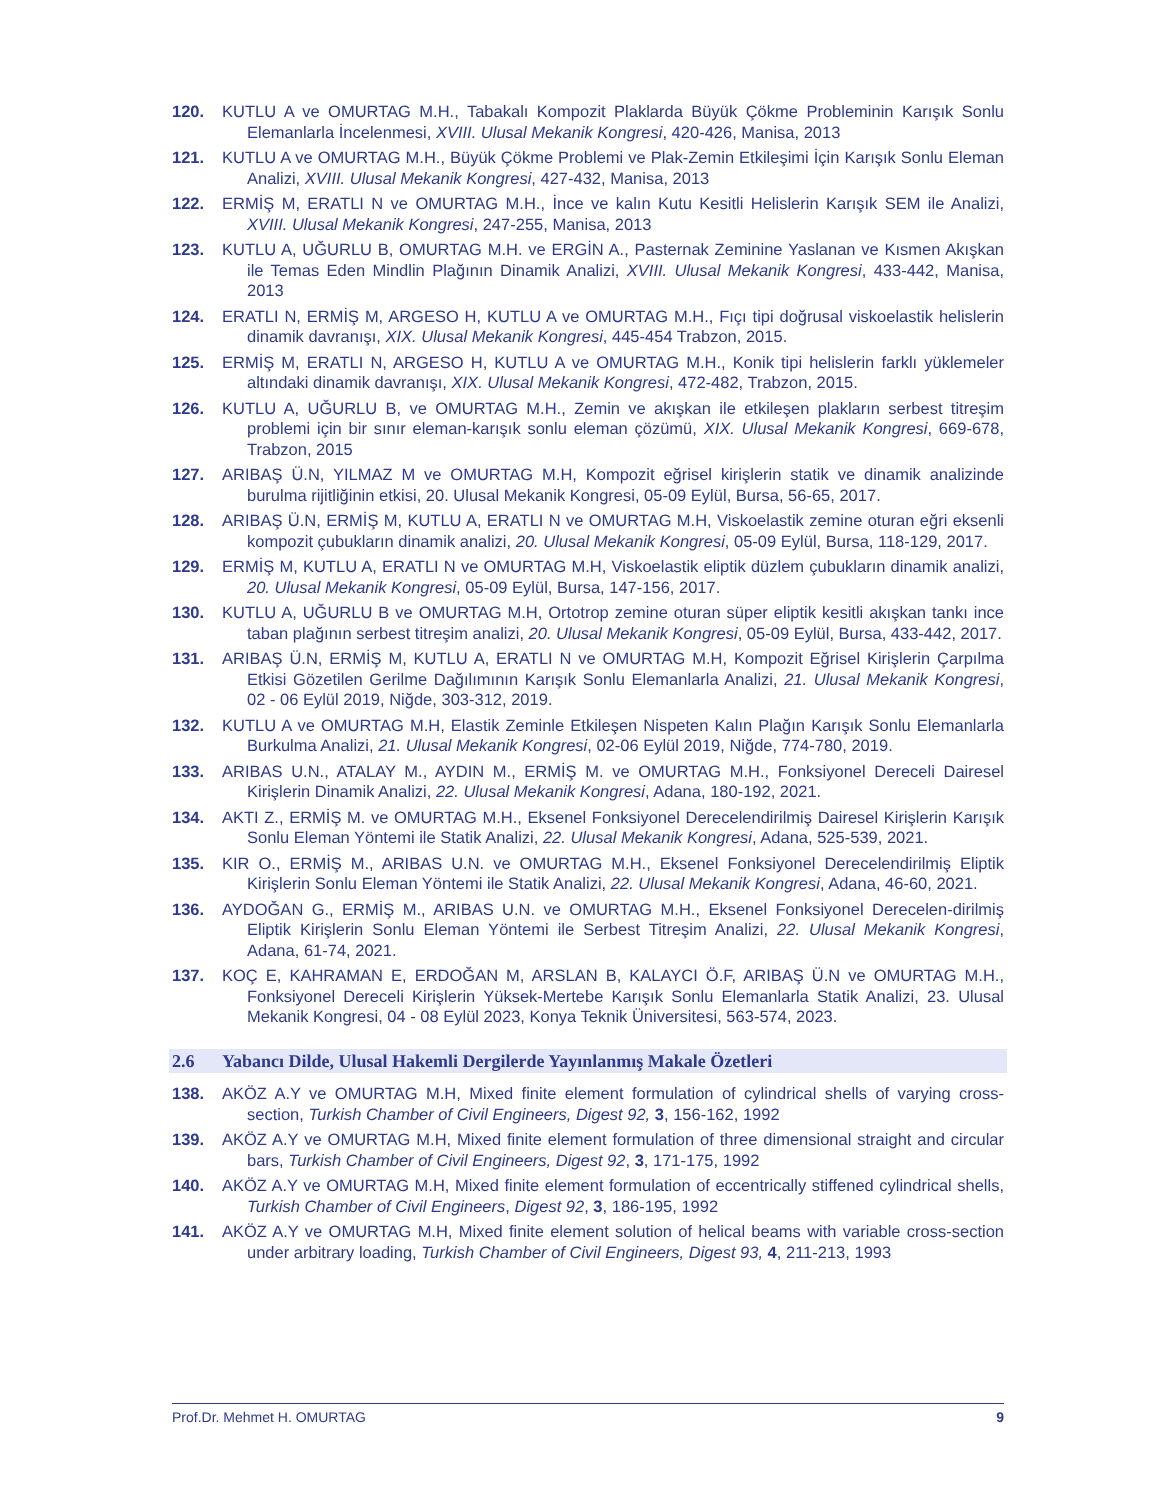120. KUTLU A ve OMURTAG M.H., Tabakalı Kompozit Plaklarda Büyük Çökme Probleminin Karışık Sonlu Elemanlarla İncelenmesi, XVIII. Ulusal Mekanik Kongresi, 420-426, Manisa, 2013
121. KUTLU A ve OMURTAG M.H., Büyük Çökme Problemi ve Plak-Zemin Etkileşimi İçin Karışık Sonlu Eleman Analizi, XVIII. Ulusal Mekanik Kongresi, 427-432, Manisa, 2013
122. ERMİŞ M, ERATLI N ve OMURTAG M.H., İnce ve kalın Kutu Kesitli Helislerin Karışık SEM ile Analizi, XVIII. Ulusal Mekanik Kongresi, 247-255, Manisa, 2013
123. KUTLU A, UĞURLU B, OMURTAG M.H. ve ERGİN A., Pasternak Zeminine Yaslanan ve Kısmen Akışkan ile Temas Eden Mindlin Plağının Dinamik Analizi, XVIII. Ulusal Mekanik Kongresi, 433-442, Manisa, 2013
124. ERATLI N, ERMİŞ M, ARGESO H, KUTLU A ve OMURTAG M.H., Fıçı tipi doğrusal viskoelastik helislerin dinamik davranışı, XIX. Ulusal Mekanik Kongresi, 445-454 Trabzon, 2015.
125. ERMİŞ M, ERATLI N, ARGESO H, KUTLU A ve OMURTAG M.H., Konik tipi helislerin farklı yüklemeler altındaki dinamik davranışı, XIX. Ulusal Mekanik Kongresi, 472-482, Trabzon, 2015.
126. KUTLU A, UĞURLU B, ve OMURTAG M.H., Zemin ve akışkan ile etkileşen plakların serbest titreşim problemi için bir sınır eleman-karışık sonlu eleman çözümü, XIX. Ulusal Mekanik Kongresi, 669-678, Trabzon, 2015
127. ARIBAŞ Ü.N, YILMAZ M ve OMURTAG M.H, Kompozit eğrisel kirişlerin statik ve dinamik analizinde burulma rijitliğinin etkisi, 20. Ulusal Mekanik Kongresi, 05-09 Eylül, Bursa, 56-65, 2017.
128. ARIBAŞ Ü.N, ERMİŞ M, KUTLU A, ERATLI N ve OMURTAG M.H, Viskoelastik zemine oturan eğri eksenli kompozit çubukların dinamik analizi, 20. Ulusal Mekanik Kongresi, 05-09 Eylül, Bursa, 118-129, 2017.
129. ERMİŞ M, KUTLU A, ERATLI N ve OMURTAG M.H, Viskoelastik eliptik düzlem çubukların dinamik analizi, 20. Ulusal Mekanik Kongresi, 05-09 Eylül, Bursa, 147-156, 2017.
130. KUTLU A, UĞURLU B ve OMURTAG M.H, Ortotrop zemine oturan süper eliptik kesitli akışkan tankı ince taban plağının serbest titreşim analizi, 20. Ulusal Mekanik Kongresi, 05-09 Eylül, Bursa, 433-442, 2017.
131. ARIBAŞ Ü.N, ERMİŞ M, KUTLU A, ERATLI N ve OMURTAG M.H, Kompozit Eğrisel Kirişlerin Çarpılma Etkisi Gözetilen Gerilme Dağılımının Karışık Sonlu Elemanlarla Analizi, 21. Ulusal Mekanik Kongresi, 02 - 06 Eylül 2019, Niğde, 303-312, 2019.
132. KUTLU A ve OMURTAG M.H, Elastik Zeminle Etkileşen Nispeten Kalın Plağın Karışık Sonlu Elemanlarla Burkulma Analizi, 21. Ulusal Mekanik Kongresi, 02-06 Eylül 2019, Niğde, 774-780, 2019.
133. ARIBAS U.N., ATALAY M., AYDIN M., ERMİŞ M. ve OMURTAG M.H., Fonksiyonel Dereceli Dairesel Kirişlerin Dinamik Analizi, 22. Ulusal Mekanik Kongresi, Adana, 180-192, 2021.
134. AKTI Z., ERMİŞ M. ve OMURTAG M.H., Eksenel Fonksiyonel Derecelendirilmiş Dairesel Kirişlerin Karışık Sonlu Eleman Yöntemi ile Statik Analizi, 22. Ulusal Mekanik Kongresi, Adana, 525-539, 2021.
135. KIR O., ERMİŞ M., ARIBAS U.N. ve OMURTAG M.H., Eksenel Fonksiyonel Derecelendirilmiş Eliptik Kirişlerin Sonlu Eleman Yöntemi ile Statik Analizi, 22. Ulusal Mekanik Kongresi, Adana, 46-60, 2021.
136. AYDOĞAN G., ERMİŞ M., ARIBAS U.N. ve OMURTAG M.H., Eksenel Fonksiyonel Derecelen-dirilmiş Eliptik Kirişlerin Sonlu Eleman Yöntemi ile Serbest Titreşim Analizi, 22. Ulusal Mekanik Kongresi, Adana, 61-74, 2021.
137. KOÇ E, KAHRAMAN E, ERDOĞAN M, ARSLAN B, KALAYCI Ö.F, ARIBAŞ Ü.N ve OMURTAG M.H., Fonksiyonel Dereceli Kirişlerin Yüksek-Mertebe Karışık Sonlu Elemanlarla Statik Analizi, 23. Ulusal Mekanik Kongresi, 04 - 08 Eylül 2023, Konya Teknik Üniversitesi, 563-574, 2023.
2.6 Yabancı Dilde, Ulusal Hakemli Dergilerde Yayınlanmış Makale Özetleri
138. AKÖZ A.Y ve OMURTAG M.H, Mixed finite element formulation of cylindrical shells of varying cross-section, Turkish Chamber of Civil Engineers, Digest 92, 3, 156-162, 1992
139. AKÖZ A.Y ve OMURTAG M.H, Mixed finite element formulation of three dimensional straight and circular bars, Turkish Chamber of Civil Engineers, Digest 92, 3, 171-175, 1992
140. AKÖZ A.Y ve OMURTAG M.H, Mixed finite element formulation of eccentrically stiffened cylindrical shells, Turkish Chamber of Civil Engineers, Digest 92, 3, 186-195, 1992
141. AKÖZ A.Y ve OMURTAG M.H, Mixed finite element solution of helical beams with variable cross-section under arbitrary loading, Turkish Chamber of Civil Engineers, Digest 93, 4, 211-213, 1993
Prof.Dr. Mehmet H. OMURTAG 9